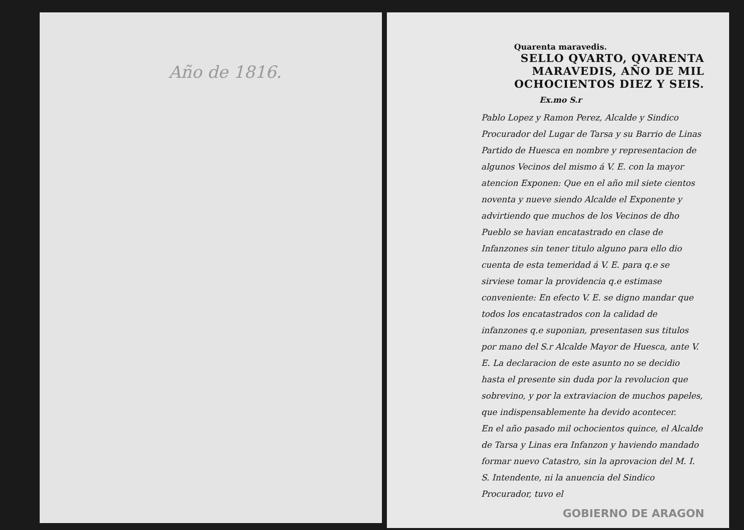Año de 1816.
Quarenta maravedis.
SELLO QVARTO, QVARENTA
MARAVEDIS, AÑO DE MIL
OCHOCIENTOS DIEZ Y SEIS.
Ex.mo S.r
Pablo Lopez y Ramon Perez, Alcalde y Sindico Procurador del Lugar de Tarsa y su Barrio de Linas Partido de Huesca en nombre y representacion de algunos Vecinos del mismo á V. E. con la mayor atencion Exponen: Que en el año mil siete cientos noventa y nueve siendo Alcalde el Exponente y advirtiendo que muchos de los Vecinos de dho Pueblo se havian encatastrado en clase de Infanzones sin tener titulo alguno para ello dio cuenta de esta temeridad á V. E. para q.e se sirviese tomar la providencia q.e estimase conveniente: En efecto V. E. se digno mandar que todos los encatastrados con la calidad de infanzones q.e suponian, presentasen sus titulos por mano del S.r Alcalde Mayor de Huesca, ante V. E. La declaracion de este asunto no se decidio hasta el presente sin duda por la revolucion que sobrevino, y por la extraviacion de muchos papeles, que indispensablemente ha devido acontecer.
En el año pasado mil ochocientos quince, el Alcalde de Tarsa y Linas era Infanzon y haviendo mandado formar nuevo Catastro, sin la aprovacion del M. I. S. Intendente, ni la anuencia del Sindico Procurador, tuvo el
GOBIERNO DE ARAGON